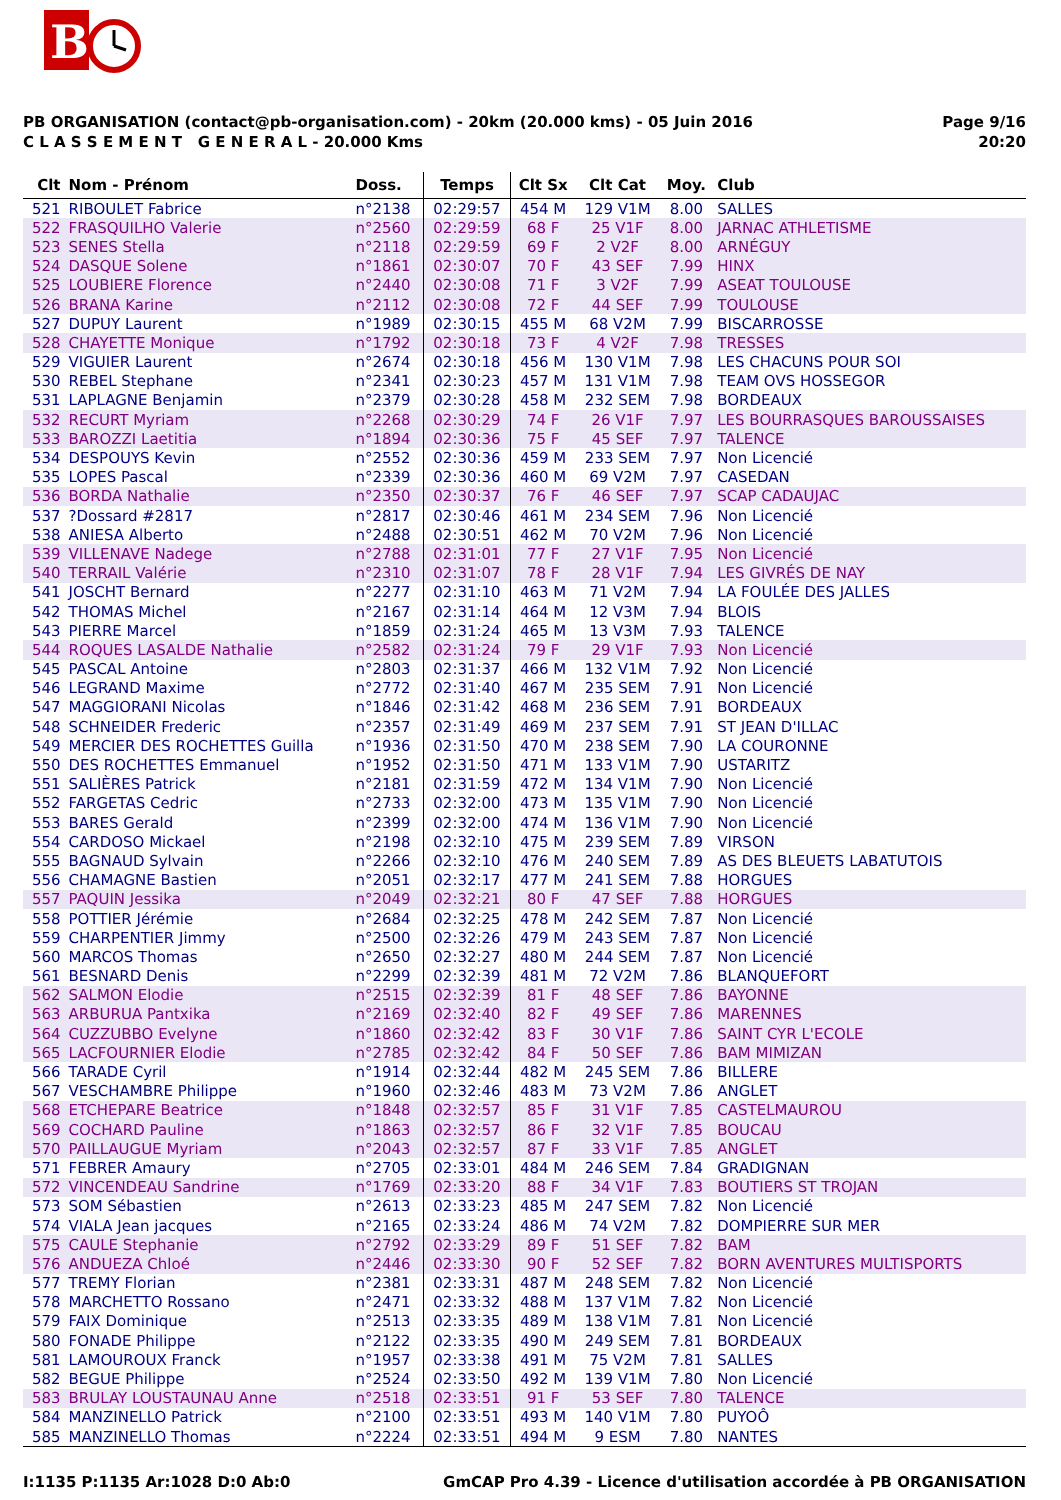B
PB ORGANISATION (contact@pb-organisation.com) - 20km (20.000 kms) - 05 Juin 2016
C L A S S E M E N T G E N E R A L - 20.000 Kms
Page 9/16
20:20
| Clt | Nom - Prénom | Doss. | Temps | Clt Sx | Clt Cat | Moy. | Club |
| --- | --- | --- | --- | --- | --- | --- | --- |
| 521 | RIBOULET Fabrice | n°2138 | 02:29:57 | 454 M | 129 V1M | 8.00 | SALLES |
| 522 | FRASQUILHO Valerie | n°2560 | 02:29:59 | 68 F | 25 V1F | 8.00 | JARNAC ATHLETISME |
| 523 | SENES Stella | n°2118 | 02:29:59 | 69 F | 2 V2F | 8.00 | ARNÉGUY |
| 524 | DASQUE Solene | n°1861 | 02:30:07 | 70 F | 43 SEF | 7.99 | HINX |
| 525 | LOUBIERE Florence | n°2440 | 02:30:08 | 71 F | 3 V2F | 7.99 | ASEAT TOULOUSE |
| 526 | BRANA Karine | n°2112 | 02:30:08 | 72 F | 44 SEF | 7.99 | TOULOUSE |
| 527 | DUPUY Laurent | n°1989 | 02:30:15 | 455 M | 68 V2M | 7.99 | BISCARROSSE |
| 528 | CHAYETTE Monique | n°1792 | 02:30:18 | 73 F | 4 V2F | 7.98 | TRESSES |
| 529 | VIGUIER Laurent | n°2674 | 02:30:18 | 456 M | 130 V1M | 7.98 | LES CHACUNS POUR SOI |
| 530 | REBEL Stephane | n°2341 | 02:30:23 | 457 M | 131 V1M | 7.98 | TEAM OVS HOSSEGOR |
| 531 | LAPLAGNE Benjamin | n°2379 | 02:30:28 | 458 M | 232 SEM | 7.98 | BORDEAUX |
| 532 | RECURT Myriam | n°2268 | 02:30:29 | 74 F | 26 V1F | 7.97 | LES BOURRASQUES BAROUSSAISES |
| 533 | BAROZZI Laetitia | n°1894 | 02:30:36 | 75 F | 45 SEF | 7.97 | TALENCE |
| 534 | DESPOUYS Kevin | n°2552 | 02:30:36 | 459 M | 233 SEM | 7.97 | Non Licencié |
| 535 | LOPES Pascal | n°2339 | 02:30:36 | 460 M | 69 V2M | 7.97 | CASEDAN |
| 536 | BORDA Nathalie | n°2350 | 02:30:37 | 76 F | 46 SEF | 7.97 | SCAP CADAUJAC |
| 537 | ?Dossard #2817 | n°2817 | 02:30:46 | 461 M | 234 SEM | 7.96 | Non Licencié |
| 538 | ANIESA Alberto | n°2488 | 02:30:51 | 462 M | 70 V2M | 7.96 | Non Licencié |
| 539 | VILLENAVE Nadege | n°2788 | 02:31:01 | 77 F | 27 V1F | 7.95 | Non Licencié |
| 540 | TERRAIL Valérie | n°2310 | 02:31:07 | 78 F | 28 V1F | 7.94 | LES GIVRÉS DE NAY |
| 541 | JOSCHT Bernard | n°2277 | 02:31:10 | 463 M | 71 V2M | 7.94 | LA FOULÉE DES JALLES |
| 542 | THOMAS Michel | n°2167 | 02:31:14 | 464 M | 12 V3M | 7.94 | BLOIS |
| 543 | PIERRE Marcel | n°1859 | 02:31:24 | 465 M | 13 V3M | 7.93 | TALENCE |
| 544 | ROQUES LASALDE Nathalie | n°2582 | 02:31:24 | 79 F | 29 V1F | 7.93 | Non Licencié |
| 545 | PASCAL Antoine | n°2803 | 02:31:37 | 466 M | 132 V1M | 7.92 | Non Licencié |
| 546 | LEGRAND Maxime | n°2772 | 02:31:40 | 467 M | 235 SEM | 7.91 | Non Licencié |
| 547 | MAGGIORANI Nicolas | n°1846 | 02:31:42 | 468 M | 236 SEM | 7.91 | BORDEAUX |
| 548 | SCHNEIDER Frederic | n°2357 | 02:31:49 | 469 M | 237 SEM | 7.91 | ST JEAN D'ILLAC |
| 549 | MERCIER DES ROCHETTES Guilla | n°1936 | 02:31:50 | 470 M | 238 SEM | 7.90 | LA COURONNE |
| 550 | DES ROCHETTES Emmanuel | n°1952 | 02:31:50 | 471 M | 133 V1M | 7.90 | USTARITZ |
| 551 | SALIÈRES Patrick | n°2181 | 02:31:59 | 472 M | 134 V1M | 7.90 | Non Licencié |
| 552 | FARGETAS Cedric | n°2733 | 02:32:00 | 473 M | 135 V1M | 7.90 | Non Licencié |
| 553 | BARES Gerald | n°2399 | 02:32:00 | 474 M | 136 V1M | 7.90 | Non Licencié |
| 554 | CARDOSO Mickael | n°2198 | 02:32:10 | 475 M | 239 SEM | 7.89 | VIRSON |
| 555 | BAGNAUD Sylvain | n°2266 | 02:32:10 | 476 M | 240 SEM | 7.89 | AS DES BLEUETS LABATUTOIS |
| 556 | CHAMAGNE Bastien | n°2051 | 02:32:17 | 477 M | 241 SEM | 7.88 | HORGUES |
| 557 | PAQUIN Jessika | n°2049 | 02:32:21 | 80 F | 47 SEF | 7.88 | HORGUES |
| 558 | POTTIER Jérémie | n°2684 | 02:32:25 | 478 M | 242 SEM | 7.87 | Non Licencié |
| 559 | CHARPENTIER Jimmy | n°2500 | 02:32:26 | 479 M | 243 SEM | 7.87 | Non Licencié |
| 560 | MARCOS Thomas | n°2650 | 02:32:27 | 480 M | 244 SEM | 7.87 | Non Licencié |
| 561 | BESNARD Denis | n°2299 | 02:32:39 | 481 M | 72 V2M | 7.86 | BLANQUEFORT |
| 562 | SALMON Elodie | n°2515 | 02:32:39 | 81 F | 48 SEF | 7.86 | BAYONNE |
| 563 | ARBURUA Pantxika | n°2169 | 02:32:40 | 82 F | 49 SEF | 7.86 | MARENNES |
| 564 | CUZZUBBO Evelyne | n°1860 | 02:32:42 | 83 F | 30 V1F | 7.86 | SAINT CYR L'ECOLE |
| 565 | LACFOURNIER Elodie | n°2785 | 02:32:42 | 84 F | 50 SEF | 7.86 | BAM MIMIZAN |
| 566 | TARADE Cyril | n°1914 | 02:32:44 | 482 M | 245 SEM | 7.86 | BILLERE |
| 567 | VESCHAMBRE Philippe | n°1960 | 02:32:46 | 483 M | 73 V2M | 7.86 | ANGLET |
| 568 | ETCHEPARE Beatrice | n°1848 | 02:32:57 | 85 F | 31 V1F | 7.85 | CASTELMAUROU |
| 569 | COCHARD Pauline | n°1863 | 02:32:57 | 86 F | 32 V1F | 7.85 | BOUCAU |
| 570 | PAILLAUGUE Myriam | n°2043 | 02:32:57 | 87 F | 33 V1F | 7.85 | ANGLET |
| 571 | FEBRER Amaury | n°2705 | 02:33:01 | 484 M | 246 SEM | 7.84 | GRADIGNAN |
| 572 | VINCENDEAU Sandrine | n°1769 | 02:33:20 | 88 F | 34 V1F | 7.83 | BOUTIERS ST TROJAN |
| 573 | SOM Sébastien | n°2613 | 02:33:23 | 485 M | 247 SEM | 7.82 | Non Licencié |
| 574 | VIALA Jean jacques | n°2165 | 02:33:24 | 486 M | 74 V2M | 7.82 | DOMPIERRE SUR MER |
| 575 | CAULE Stephanie | n°2792 | 02:33:29 | 89 F | 51 SEF | 7.82 | BAM |
| 576 | ANDUEZA Chloé | n°2446 | 02:33:30 | 90 F | 52 SEF | 7.82 | BORN AVENTURES MULTISPORTS |
| 577 | TREMY Florian | n°2381 | 02:33:31 | 487 M | 248 SEM | 7.82 | Non Licencié |
| 578 | MARCHETTO Rossano | n°2471 | 02:33:32 | 488 M | 137 V1M | 7.82 | Non Licencié |
| 579 | FAIX Dominique | n°2513 | 02:33:35 | 489 M | 138 V1M | 7.81 | Non Licencié |
| 580 | FONADE Philippe | n°2122 | 02:33:35 | 490 M | 249 SEM | 7.81 | BORDEAUX |
| 581 | LAMOUROUX Franck | n°1957 | 02:33:38 | 491 M | 75 V2M | 7.81 | SALLES |
| 582 | BEGUE Philippe | n°2524 | 02:33:50 | 492 M | 139 V1M | 7.80 | Non Licencié |
| 583 | BRULAY LOUSTAUNAU Anne | n°2518 | 02:33:51 | 91 F | 53 SEF | 7.80 | TALENCE |
| 584 | MANZINELLO Patrick | n°2100 | 02:33:51 | 493 M | 140 V1M | 7.80 | PUYOÔ |
| 585 | MANZINELLO Thomas | n°2224 | 02:33:51 | 494 M | 9 ESM | 7.80 | NANTES |
I:1135 P:1135 Ar:1028 D:0 Ab:0 GmCAP Pro 4.39 - Licence d'utilisation accordée à PB ORGANISATION